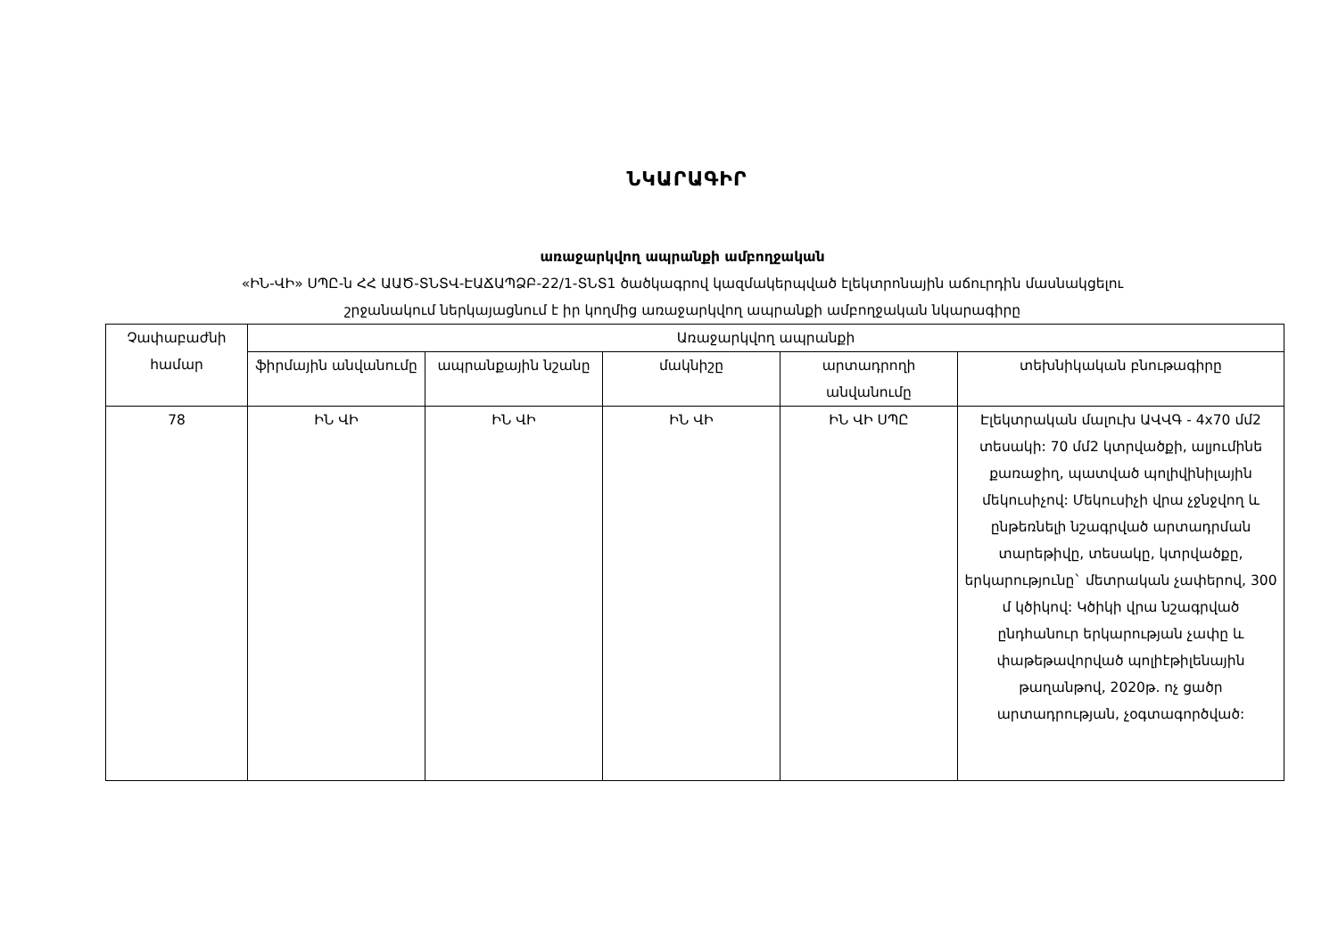ՆԿԱՐԱԳԻՐ
առաջարկվող ապրանքի ամբողջական
«ԻՆ-ՎԻ» ՍՊԸ-ն ՀՀ ԱԱԾ-ՏՆՏՎ-ԷԱՃԱՊՁԲ-22/1-ՏՆՏ1 ծածկագրով կազմակերպված էլեկտրոնային աճուրդին մասնակցելու
շրջանակում ներկայացնում է իր կողմից առաջարկվող ապրանքի ամբողջական նկարագիրը
| Չափաբաժնի համար | Առաջարկվող ապրանքի | | | | |
| --- | --- | --- | --- | --- | --- |
| | ֆիրմային անվանումը | ապրանքային նշանը | մակնիշը | արտադրողի անվանումը | տեխնիկական բնութագիրը |
| 78 | ԻՆ ՎԻ | ԻՆ ՎԻ | ԻՆ ՎԻ | ԻՆ ՎԻ ՍՊԸ | Էլեկտրական մալուխ ԱՎՎԳ - 4x70 մմ2 տեսակի: 70 մմ2 կտրվածքի, ալյումինե քառաջիղ, պատված պոլիվինիլային մեկուսիչով: Մեկուսիչի վրա չջնջվող և ընթեռնելի նշագրված արտադրման տարեթիվը, տեսակը, կտրվածքը, երկարությունը` մետրական չափերով, 300 մ կծիկով: Կծիկի վրա նշագրված ընդհանուր երկարության չափը և փաթեթավորված պոլիէթիլենային թաղանթով, 2020թ. ոչ ցածր արտադրության, չօգտագործված: |